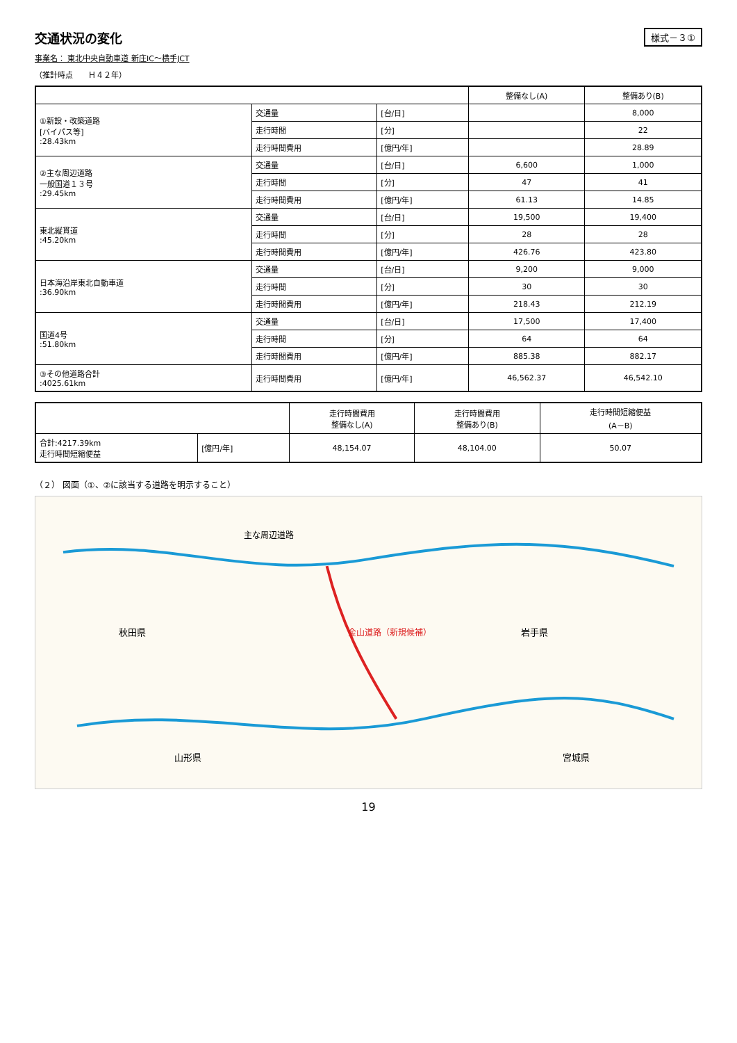交通状況の変化
様式－３①
事業名： 東北中央自動車道 新庄IC～横手JCT
（推計時点　　Ｈ４２年）
| | | | 整備なし(A) | 整備あり(B) |
| --- | --- | --- | --- | --- |
| ①新設・改築道路 [バイパス等] :28.43km | 交通量 | [台/日] | | 8,000 |
| | 走行時間 | [分] | | 22 |
| | 走行時間費用 | [億円/年] | | 28.89 |
| ②主な周辺道路 一般国道１３号 :29.45km | 交通量 | [台/日] | 6,600 | 1,000 |
| | 走行時間 | [分] | 47 | 41 |
| | 走行時間費用 | [億円/年] | 61.13 | 14.85 |
| 東北縦貫道 :45.20km | 交通量 | [台/日] | 19,500 | 19,400 |
| | 走行時間 | [分] | 28 | 28 |
| | 走行時間費用 | [億円/年] | 426.76 | 423.80 |
| 日本海沿岸東北自動車道 :36.90km | 交通量 | [台/日] | 9,200 | 9,000 |
| | 走行時間 | [分] | 30 | 30 |
| | 走行時間費用 | [億円/年] | 218.43 | 212.19 |
| 国道4号 :51.80km | 交通量 | [台/日] | 17,500 | 17,400 |
| | 走行時間 | [分] | 64 | 64 |
| | 走行時間費用 | [億円/年] | 885.38 | 882.17 |
| ③その他道路合計 :4025.61km | 走行時間費用 | [億円/年] | 46,562.37 | 46,542.10 |
| | | 走行時間費用 整備なし(A) | 走行時間費用 整備あり(B) | 走行時間短縮便益 (A－B) |
| --- | --- | --- | --- | --- |
| 合計:4217.39km 走行時間短縮便益 | [億円/年] | 48,154.07 | 48,104.00 | 50.07 |
（２） 図面（①、②に該当する道路を明示すること）
秋田県
岩手県
山形県
宮城県
金山道路（新規候補）
主な周辺道路
19